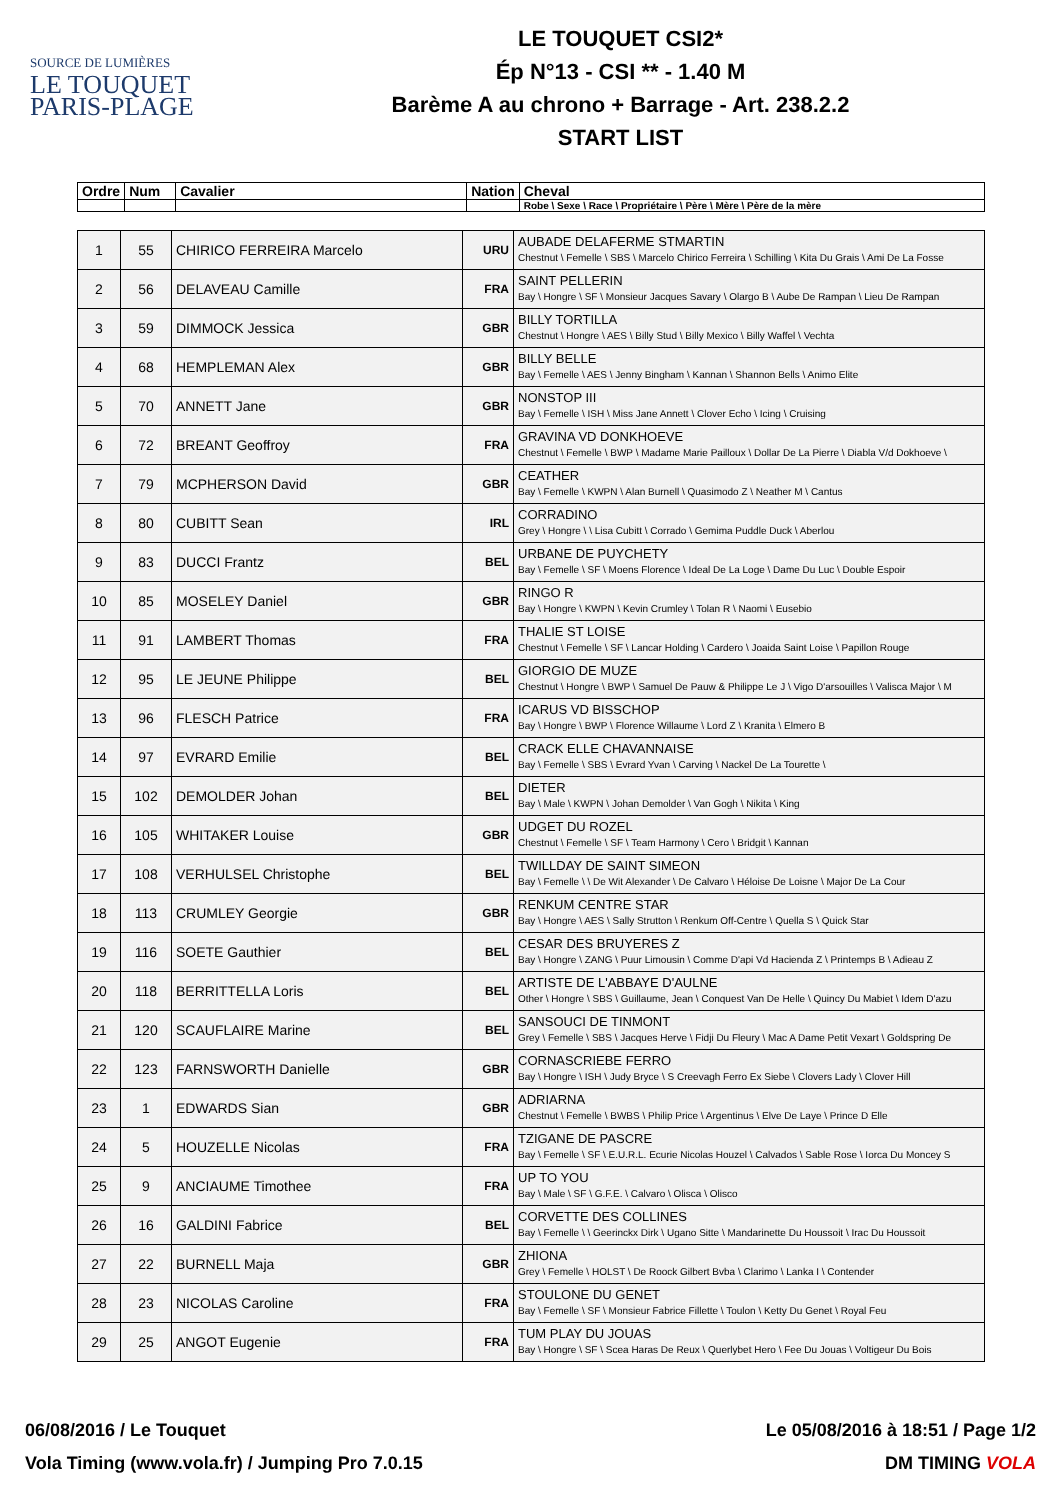SOURCE DE LUMIÈRES
LE TOUQUET
PARIS-PLAGE
LE TOUQUET CSI2*
Ép N°13 - CSI ** - 1.40 M
Barème A au chrono + Barrage - Art. 238.2.2
START LIST
| Ordre | Num | Cavalier | Nation | Cheval |
| --- | --- | --- | --- | --- |
| | | | | Robe \ Sexe \ Race \ Propriétaire \ Père \ Mère \ Père de la mère |
| 1 | 55 | CHIRICO FERREIRA Marcelo | URU | AUBADE DELAFERME STMARTIN Chestnut \ Femelle \ SBS \ Marcelo Chirico Ferreira \ Schilling \ Kita Du Grais \ Ami De La Fosse |
| 2 | 56 | DELAVEAU Camille | FRA | SAINT PELLERIN Bay \ Hongre \ SF \ Monsieur Jacques Savary \ Olargo B \ Aube De Rampan \ Lieu De Rampan |
| 3 | 59 | DIMMOCK Jessica | GBR | BILLY TORTILLA Chestnut \ Hongre \ AES \ Billy Stud \ Billy Mexico \ Billy Waffel \ Vechta |
| 4 | 68 | HEMPLEMAN Alex | GBR | BILLY BELLE Bay \ Femelle \ AES \ Jenny Bingham \ Kannan \ Shannon Bells \ Animo Elite |
| 5 | 70 | ANNETT Jane | GBR | NONSTOP III Bay \ Femelle \ ISH \ Miss Jane Annett \ Clover Echo \ Icing \ Cruising |
| 6 | 72 | BREANT Geoffroy | FRA | GRAVINA VD DONKHOEVE Chestnut \ Femelle \ BWP \ Madame Marie Pailloux \ Dollar De La Pierre \ Diabla V/d Dokhoeve \ |
| 7 | 79 | MCPHERSON David | GBR | CEATHER Bay \ Femelle \ KWPN \ Alan Burnell \ Quasimodo Z \ Neather M \ Cantus |
| 8 | 80 | CUBITT Sean | IRL | CORRADINO Grey \ Hongre \ \ Lisa Cubitt \ Corrado \ Gemima Puddle Duck \ Aberlou |
| 9 | 83 | DUCCI Frantz | BEL | URBANE DE PUYCHETY Bay \ Femelle \ SF \ Moens Florence \ Ideal De La Loge \ Dame Du Luc \ Double Espoir |
| 10 | 85 | MOSELEY Daniel | GBR | RINGO R Bay \ Hongre \ KWPN \ Kevin Crumley \ Tolan R \ Naomi \ Eusebio |
| 11 | 91 | LAMBERT Thomas | FRA | THALIE ST LOISE Chestnut \ Femelle \ SF \ Lancar Holding \ Cardero \ Joaida Saint Loise \ Papillon Rouge |
| 12 | 95 | LE JEUNE Philippe | BEL | GIORGIO DE MUZE Chestnut \ Hongre \ BWP \ Samuel De Pauw & Philippe Le J \ Vigo D'arsouilles \ Valisca Major \ M |
| 13 | 96 | FLESCH Patrice | FRA | ICARUS VD BISSCHOP Bay \ Hongre \ BWP \ Florence Willaume \ Lord Z \ Kranita \ Elmero B |
| 14 | 97 | EVRARD Emilie | BEL | CRACK ELLE CHAVANNAISE Bay \ Femelle \ SBS \ Evrard Yvan \ Carving \ Nackel De La Tourette \ |
| 15 | 102 | DEMOLDER Johan | BEL | DIETER Bay \ Male \ KWPN \ Johan Demolder \ Van Gogh \ Nikita \ King |
| 16 | 105 | WHITAKER Louise | GBR | UDGET DU ROZEL Chestnut \ Femelle \ SF \ Team Harmony \ Cero \ Bridgit \ Kannan |
| 17 | 108 | VERHULSEL Christophe | BEL | TWILLDAY DE SAINT SIMEON Bay \ Femelle \ \ De Wit Alexander \ De Calvaro \ Héloise De Loisne \ Major De La Cour |
| 18 | 113 | CRUMLEY Georgie | GBR | RENKUM CENTRE STAR Bay \ Hongre \ AES \ Sally Strutton \ Renkum Off-Centre \ Quella S \ Quick Star |
| 19 | 116 | SOETE Gauthier | BEL | CESAR DES BRUYERES Z Bay \ Hongre \ ZANG \ Puur Limousin \ Comme D'api Vd Hacienda Z \ Printemps B \ Adieau Z |
| 20 | 118 | BERRITTELLA Loris | BEL | ARTISTE DE L'ABBAYE D'AULNE Other \ Hongre \ SBS \ Guillaume, Jean \ Conquest Van De Helle \ Quincy Du Mabiet \ Idem D'azu |
| 21 | 120 | SCAUFLAIRE Marine | BEL | SANSOUCI DE TINMONT Grey \ Femelle \ SBS \ Jacques Herve \ Fidji Du Fleury \ Mac A Dame Petit Vexart \ Goldspring De |
| 22 | 123 | FARNSWORTH Danielle | GBR | CORNASCRIEBE FERRO Bay \ Hongre \ ISH \ Judy Bryce \ S Creevagh Ferro Ex Siebe \ Clovers Lady \ Clover Hill |
| 23 | 1 | EDWARDS Sian | GBR | ADRIARNA Chestnut \ Femelle \ BWBS \ Philip Price \ Argentinus \ Elve De Laye \ Prince D Elle |
| 24 | 5 | HOUZELLE Nicolas | FRA | TZIGANE DE PASCRE Bay \ Femelle \ SF \ E.U.R.L. Ecurie Nicolas Houzel \ Calvados \ Sable Rose \ Iorca Du Moncey S |
| 25 | 9 | ANCIAUME Timothee | FRA | UP TO YOU Bay \ Male \ SF \ G.F.E. \ Calvaro \ Olisca \ Olisco |
| 26 | 16 | GALDINI Fabrice | BEL | CORVETTE DES COLLINES Bay \ Femelle \ \ Geerinckx Dirk \ Ugano Sitte \ Mandarinette Du Houssoit \ Irac Du Houssoit |
| 27 | 22 | BURNELL Maja | GBR | ZHIONA Grey \ Femelle \ HOLST \ De Roock Gilbert Bvba \ Clarimo \ Lanka I \ Contender |
| 28 | 23 | NICOLAS Caroline | FRA | STOULONE DU GENET Bay \ Femelle \ SF \ Monsieur Fabrice Fillette \ Toulon \ Ketty Du Genet \ Royal Feu |
| 29 | 25 | ANGOT Eugenie | FRA | TUM PLAY DU JOUAS Bay \ Hongre \ SF \ Scea Haras De Reux \ Querlybet Hero \ Fee Du Jouas \ Voltigeur Du Bois |
06/08/2016 / Le Touquet Le 05/08/2016 à 18:51 / Page 1/2
Vola Timing (www.vola.fr) / Jumping Pro 7.0.15 DM TIMING VOLA